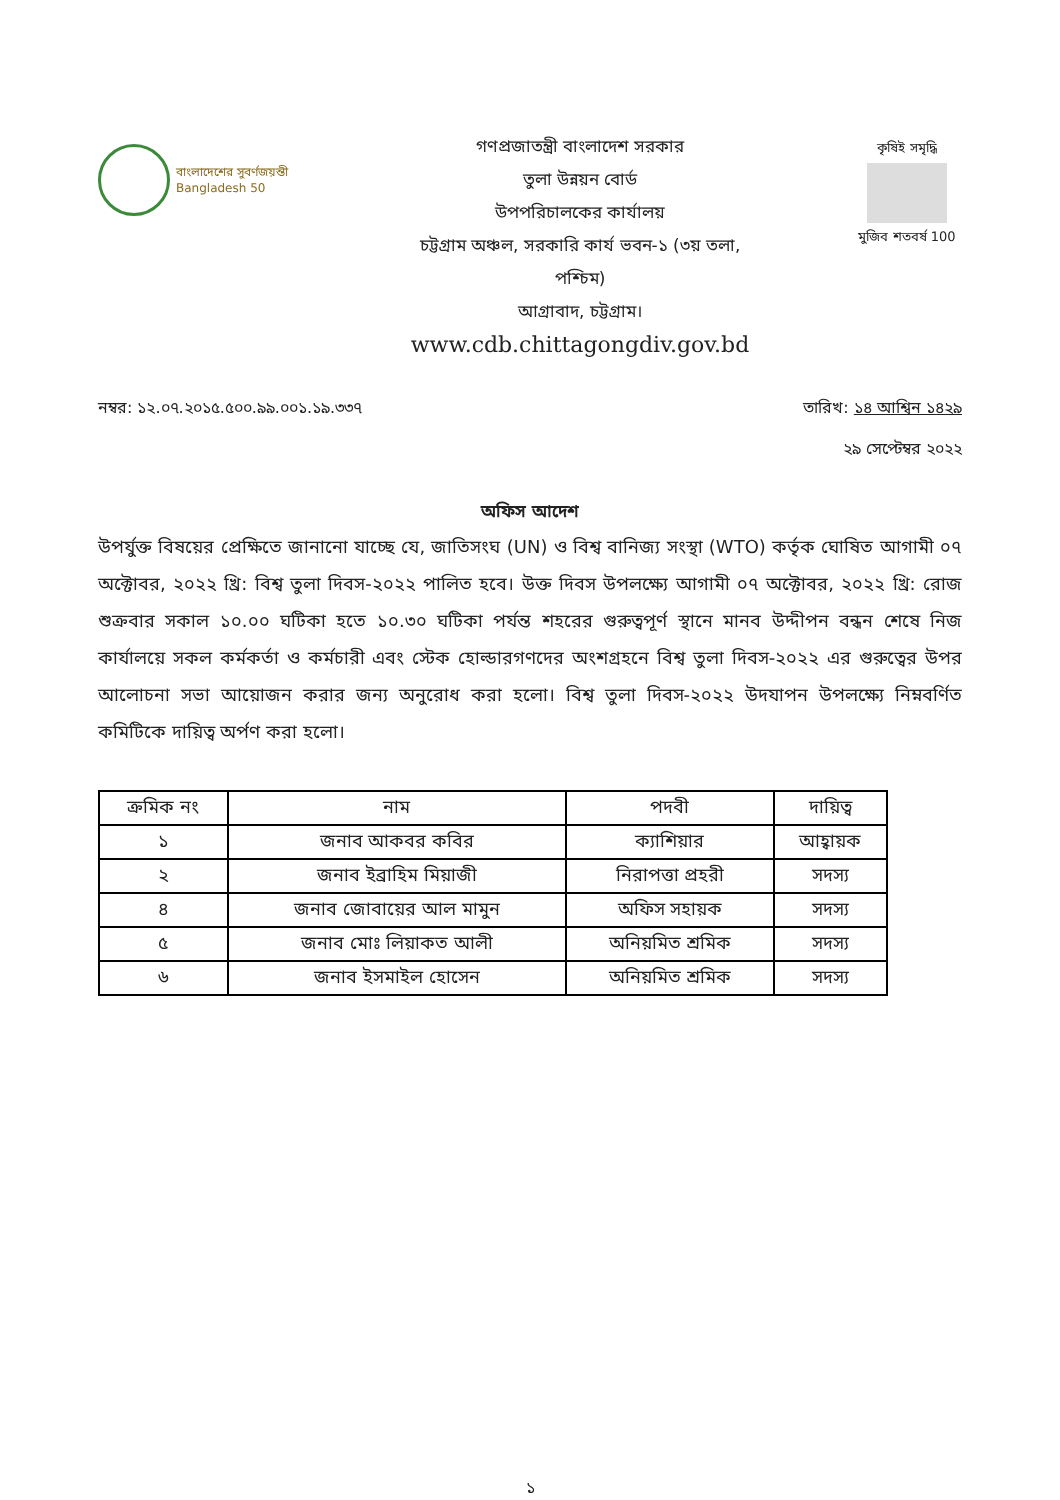বাংলাদেশের সুবর্ণজয়ন্তী
Bangladesh 50
গণপ্রজাতন্ত্রী বাংলাদেশ সরকার
তুলা উন্নয়ন বোর্ড
উপপরিচালকের কার্যালয়
চট্টগ্রাম অঞ্চল, সরকারি কার্য ভবন-১ (৩য় তলা, পশ্চিম)
আগ্রাবাদ, চট্টগ্রাম।
www.cdb.chittagongdiv.gov.bd
কৃষিই সমৃদ্ধি
মুজিব শতবর্ষ 100
নম্বর: ১২.০৭.২০১৫.৫০০.৯৯.০০১.১৯.৩৩৭
তারিখ: ১৪ আশ্বিন ১৪২৯
২৯ সেপ্টেম্বর ২০২২
অফিস আদেশ
উপর্যুক্ত বিষয়ের প্রেক্ষিতে জানানো যাচ্ছে যে, জাতিসংঘ (UN) ও বিশ্ব বানিজ্য সংস্থা (WTO) কর্তৃক ঘোষিত আগামী ০৭ অক্টোবর, ২০২২ খ্রি: বিশ্ব তুলা দিবস-২০২২ পালিত হবে। উক্ত দিবস উপলক্ষ্যে আগামী ০৭ অক্টোবর, ২০২২ খ্রি: রোজ শুক্রবার সকাল ১০.০০ ঘটিকা হতে ১০.৩০ ঘটিকা পর্যন্ত শহরের গুরুত্বপূর্ণ স্থানে মানব উদ্দীপন বন্ধন শেষে নিজ কার্যালয়ে সকল কর্মকর্তা ও কর্মচারী এবং স্টেক হোল্ডারগণদের অংশগ্রহনে বিশ্ব তুলা দিবস-২০২২ এর গুরুত্বের উপর আলোচনা সভা আয়োজন করার জন্য অনুরোধ করা হলো। বিশ্ব তুলা দিবস-২০২২ উদযাপন উপলক্ষ্যে নিম্নবর্ণিত কমিটিকে দায়িত্ব অর্পণ করা হলো।
| ক্রমিক নং | নাম | পদবী | দায়িত্ব |
| --- | --- | --- | --- |
| ১ | জনাব আকবর কবির | ক্যাশিয়ার | আহ্বায়ক |
| ২ | জনাব ইব্রাহিম মিয়াজী | নিরাপত্তা প্রহরী | সদস্য |
| ৪ | জনাব জোবায়ের আল মামুন | অফিস সহায়ক | সদস্য |
| ৫ | জনাব মোঃ লিয়াকত আলী | অনিয়মিত শ্রমিক | সদস্য |
| ৬ | জনাব ইসমাইল হোসেন | অনিয়মিত শ্রমিক | সদস্য |
১